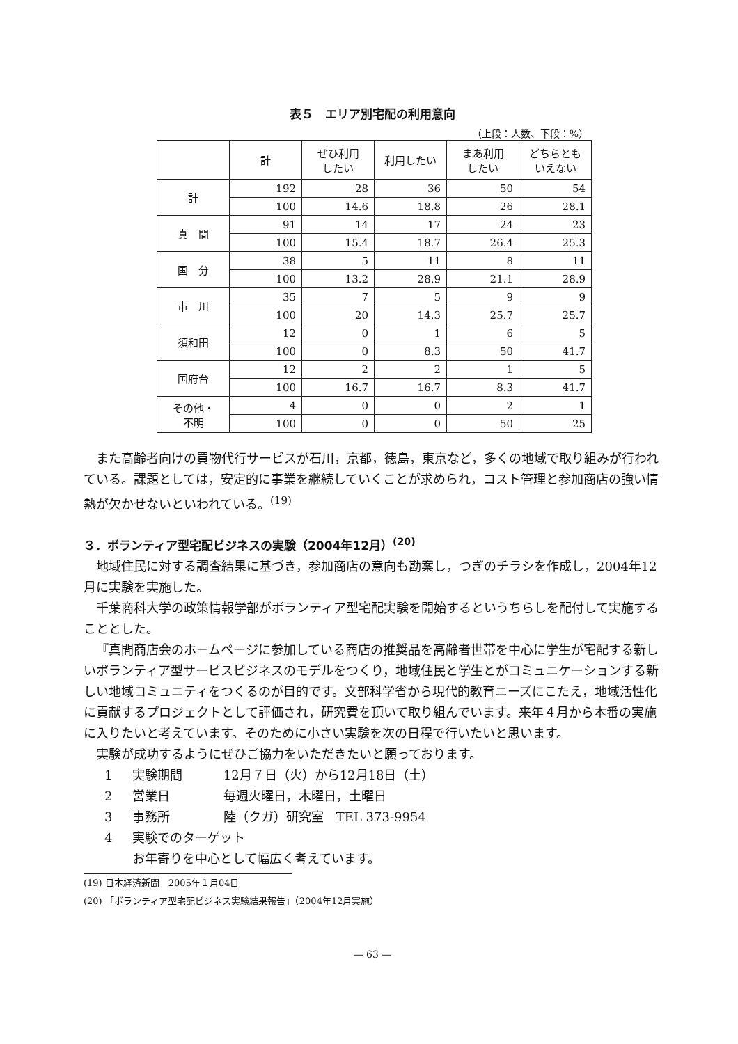表５　エリア別宅配の利用意向
（上段：人数、下段：%）
| | 計 | ぜひ利用 したい | 利用したい | まあ利用 したい | どちらとも いえない |
| --- | --- | --- | --- | --- | --- |
| 計 | 192 | 28 | 36 | 50 | 54 |
| | 100 | 14.6 | 18.8 | 26 | 28.1 |
| 真 間 | 91 | 14 | 17 | 24 | 23 |
| | 100 | 15.4 | 18.7 | 26.4 | 25.3 |
| 国 分 | 38 | 5 | 11 | 8 | 11 |
| | 100 | 13.2 | 28.9 | 21.1 | 28.9 |
| 市 川 | 35 | 7 | 5 | 9 | 9 |
| | 100 | 20 | 14.3 | 25.7 | 25.7 |
| 須和田 | 12 | 0 | 1 | 6 | 5 |
| | 100 | 0 | 8.3 | 50 | 41.7 |
| 国府台 | 12 | 2 | 2 | 1 | 5 |
| | 100 | 16.7 | 16.7 | 8.3 | 41.7 |
| その他・ 不明 | 4 | 0 | 0 | 2 | 1 |
| | 100 | 0 | 0 | 50 | 25 |
また高齢者向けの買物代行サービスが石川，京都，徳島，東京など，多くの地域で取り組みが行われている。課題としては，安定的に事業を継続していくことが求められ，コスト管理と参加商店の強い情熱が欠かせないといわれている。<sup>(19)</sup>
３．ボランティア型宅配ビジネスの実験（2004年12月）<sup>(20)</sup>
地域住民に対する調査結果に基づき，参加商店の意向も勘案し，つぎのチラシを作成し，2004年12月に実験を実施した。
千葉商科大学の政策情報学部がボランティア型宅配実験を開始するというちらしを配付して実施することとした。
『真間商店会のホームページに参加している商店の推奨品を高齢者世帯を中心に学生が宅配する新しいボランティア型サービスビジネスのモデルをつくり，地域住民と学生とがコミュニケーションする新しい地域コミュニティをつくるのが目的です。文部科学省から現代的教育ニーズにこたえ，地域活性化に貢献するプロジェクトとして評価され，研究費を頂いて取り組んでいます。来年４月から本番の実施に入りたいと考えています。そのために小さい実験を次の日程で行いたいと思います。
実験が成功するようにぜひご協力をいただきたいと願っております。
1 実験期間 12月７日（火）から12月18日（土）
2 営業日 毎週火曜日，木曜日，土曜日
3 事務所 陸（クガ）研究室　TEL 373-9954
4 実験でのターゲット
お年寄りを中心として幅広く考えています。
(19) 日本経済新聞　2005年１月04日
(20) 「ボランティア型宅配ビジネス実験結果報告」（2004年12月実施）
— 63 —